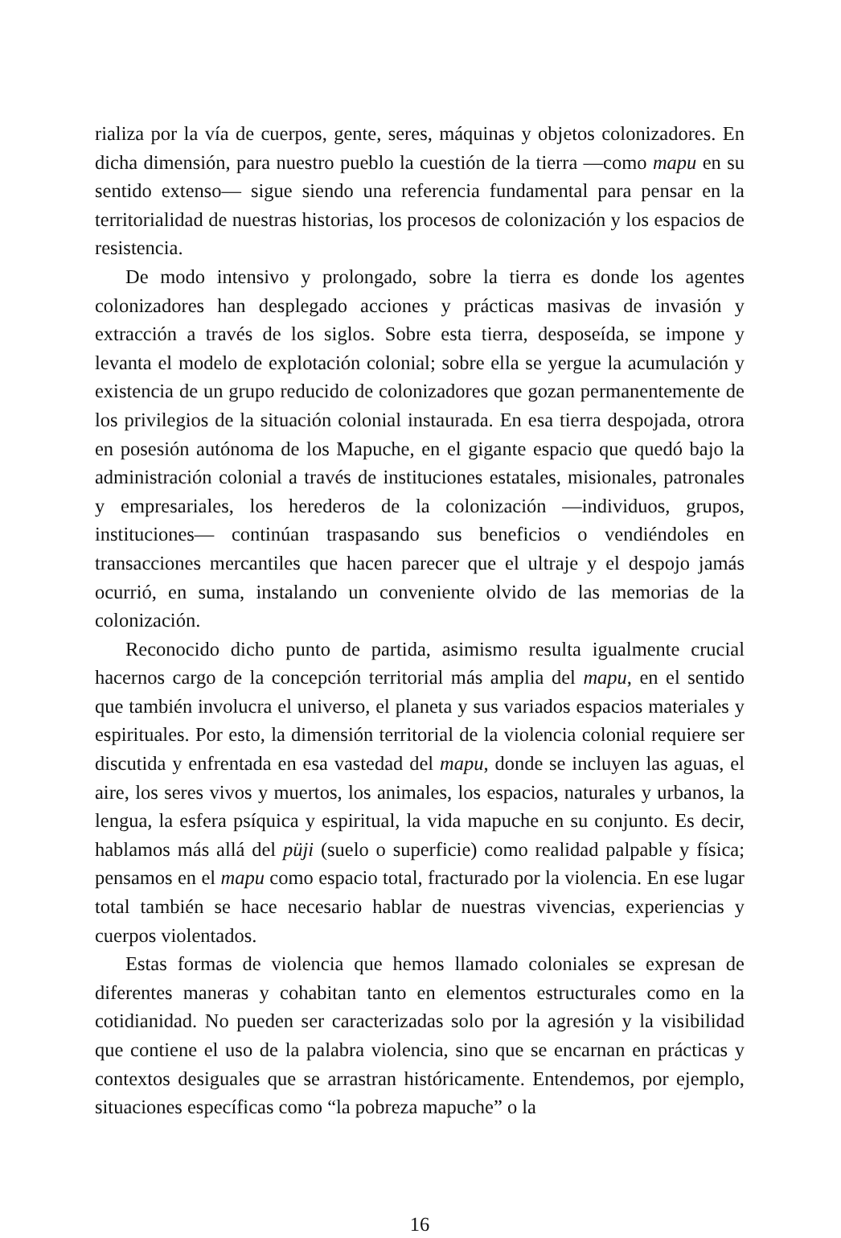rializa por la vía de cuerpos, gente, seres, máquinas y objetos colonizadores. En dicha dimensión, para nuestro pueblo la cuestión de la tierra —como mapu en su sentido extenso— sigue siendo una referencia fundamental para pensar en la territorialidad de nuestras historias, los procesos de colonización y los espacios de resistencia.
De modo intensivo y prolongado, sobre la tierra es donde los agentes colonizadores han desplegado acciones y prácticas masivas de invasión y extracción a través de los siglos. Sobre esta tierra, desposeída, se impone y levanta el modelo de explotación colonial; sobre ella se yergue la acumulación y existencia de un grupo reducido de colonizadores que gozan permanentemente de los privilegios de la situación colonial instaurada. En esa tierra despojada, otrora en posesión autónoma de los Mapuche, en el gigante espacio que quedó bajo la administración colonial a través de instituciones estatales, misionales, patronales y empresariales, los herederos de la colonización —individuos, grupos, instituciones— continúan traspasando sus beneficios o vendiéndoles en transacciones mercantiles que hacen parecer que el ultraje y el despojo jamás ocurrió, en suma, instalando un conveniente olvido de las memorias de la colonización.
Reconocido dicho punto de partida, asimismo resulta igualmente crucial hacernos cargo de la concepción territorial más amplia del mapu, en el sentido que también involucra el universo, el planeta y sus variados espacios materiales y espirituales. Por esto, la dimensión territorial de la violencia colonial requiere ser discutida y enfrentada en esa vastedad del mapu, donde se incluyen las aguas, el aire, los seres vivos y muertos, los animales, los espacios, naturales y urbanos, la lengua, la esfera psíquica y espiritual, la vida mapuche en su conjunto. Es decir, hablamos más allá del püji (suelo o superficie) como realidad palpable y física; pensamos en el mapu como espacio total, fracturado por la violencia. En ese lugar total también se hace necesario hablar de nuestras vivencias, experiencias y cuerpos violentados.
Estas formas de violencia que hemos llamado coloniales se expresan de diferentes maneras y cohabitan tanto en elementos estructurales como en la cotidianidad. No pueden ser caracterizadas solo por la agresión y la visibilidad que contiene el uso de la palabra violencia, sino que se encarnan en prácticas y contextos desiguales que se arrastran históricamente. Entendemos, por ejemplo, situaciones específicas como “la pobreza mapuche” o la
16